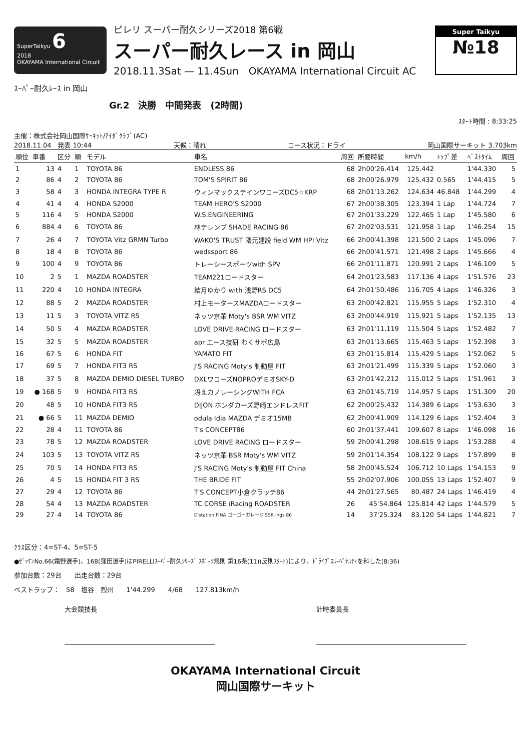SuperTaikyu 6
2018
OKAYAMA International Circuit
ピレリ スーパー耐久シリーズ2018 第6戦
スーパー耐久レース in 岡山
2018.11.3Sat — 11.4Sun　OKAYAMA International Circuit AC
Super Taikyu
№18
ｽｰﾊﾟｰ耐久ﾚｰｽ in 岡山
Gr.2　決勝　中間発表　(2時間)
ｽﾀｰﾄ時間 : 8:33:25
主催：株式会社岡山国際ｻｰｷｯﾄ/ｱｲﾀﾞｸﾗﾌﾞ(AC)
2018.11.04　発表 10:44 天候：晴れ コース状況：ドライ 岡山国際サーキット 3.703km
| 順位 | 車番 | 区分 | 順 | モデル | 車名 | 周回 | 所要時間 | km/h | ﾄｯﾌﾟ差 | ﾍﾞｽﾄﾀｲﾑ | 周回 |
| --- | --- | --- | --- | --- | --- | --- | --- | --- | --- | --- | --- |
| 1 | 13 | 4 | 1 | TOYOTA 86 | ENDLESS 86 | 68 | 2h00'26.414 | 125.442 | | 1'44.330 | 5 |
| 2 | 86 | 4 | 2 | TOYOTA 86 | TOM'S SPIRIT 86 | 68 | 2h00'26.979 | 125.432 | 0.565 | 1'44.415 | 5 |
| 3 | 58 | 4 | 3 | HONDA INTEGRA TYPE R | ウィンマックステインワコーズDC5☆KRP | 68 | 2h01'13.262 | 124.634 | 46.848 | 1'44.299 | 4 |
| 4 | 41 | 4 | 4 | HONDA S2000 | TEAM HERO'S S2000 | 67 | 2h00'38.305 | 123.394 | 1 Lap | 1'44.724 | 7 |
| 5 | 116 | 4 | 5 | HONDA S2000 | W.S.ENGINEERING | 67 | 2h01'33.229 | 122.465 | 1 Lap | 1'45.580 | 6 |
| 6 | 884 | 4 | 6 | TOYOTA 86 | 林テレンプ SHADE RACING 86 | 67 | 2h02'03.531 | 121.958 | 1 Lap | 1'46.254 | 15 |
| 7 | 26 | 4 | 7 | TOYOTA Vitz GRMN Turbo | WAKO'S TRUST 隈元建設 field WM HPI Vitz | 66 | 2h00'41.398 | 121.500 | 2 Laps | 1'45.096 | 7 |
| 8 | 18 | 4 | 8 | TOYOTA 86 | wedssport 86 | 66 | 2h00'41.571 | 121.498 | 2 Laps | 1'45.666 | 4 |
| 9 | 100 | 4 | 9 | TOYOTA 86 | トレーシースポーツwith SPV | 66 | 2h01'11.871 | 120.991 | 2 Laps | 1'46.109 | 5 |
| 10 | 2 | 5 | 1 | MAZDA ROADSTER | TEAM221ロードスター | 64 | 2h01'23.583 | 117.136 | 4 Laps | 1'51.576 | 23 |
| 11 | 220 | 4 | 10 | HONDA INTEGRA | 結月ゆかり with 浅野RS DC5 | 64 | 2h01'50.486 | 116.705 | 4 Laps | 1'46.326 | 3 |
| 12 | 88 | 5 | 2 | MAZDA ROADSTER | 村上モータースMAZDAロードスター | 63 | 2h00'42.821 | 115.955 | 5 Laps | 1'52.310 | 4 |
| 13 | 11 | 5 | 3 | TOYOTA VITZ RS | ネッツ京華 Moty's BSR WM VITZ | 63 | 2h00'44.919 | 115.921 | 5 Laps | 1'52.135 | 13 |
| 14 | 50 | 5 | 4 | MAZDA ROADSTER | LOVE DRIVE RACING ロードスター | 63 | 2h01'11.119 | 115.504 | 5 Laps | 1'52.482 | 7 |
| 15 | 32 | 5 | 5 | MAZDA ROADSTER | apr エース技研 わくサポ広島 | 63 | 2h01'13.665 | 115.463 | 5 Laps | 1'52.398 | 3 |
| 16 | 67 | 5 | 6 | HONDA FIT | YAMATO FIT | 63 | 2h01'15.814 | 115.429 | 5 Laps | 1'52.062 | 5 |
| 17 | 69 | 5 | 7 | HONDA FIT3 RS | J'S RACING Moty's 制動屋 FIT | 63 | 2h01'21.499 | 115.339 | 5 Laps | 1'52.060 | 3 |
| 18 | 37 | 5 | 8 | MAZDA DEMIO DIESEL TURBO | DXLワコーズNOPROデミオSKY-D | 63 | 2h01'42.212 | 115.012 | 5 Laps | 1'51.961 | 3 |
| 19 | ● 168 | 5 | 9 | HONDA FIT3 RS | 冴えカノレーシングWITH FCA | 63 | 2h01'45.719 | 114.957 | 5 Laps | 1'51.309 | 20 |
| 20 | 48 | 5 | 10 | HONDA FIT3 RS | DIJON ホンダカーズ野崎エンドレスFIT | 62 | 2h00'25.432 | 114.389 | 6 Laps | 1'53.630 | 3 |
| 21 | ● 66 | 5 | 11 | MAZDA DEMIO | odula Idia MAZDA デミオ15MB | 62 | 2h00'41.909 | 114.129 | 6 Laps | 1'52.404 | 3 |
| 22 | 28 | 4 | 11 | TOYOTA 86 | T's CONCEPT86 | 60 | 2h01'37.441 | 109.607 | 8 Laps | 1'46.098 | 16 |
| 23 | 78 | 5 | 12 | MAZDA ROADSTER | LOVE DRIVE RACING ロードスター | 59 | 2h00'41.298 | 108.615 | 9 Laps | 1'53.288 | 4 |
| 24 | 103 | 5 | 13 | TOYOTA VITZ RS | ネッツ京華 BSR Moty's WM VITZ | 59 | 2h01'14.354 | 108.122 | 9 Laps | 1'57.899 | 8 |
| 25 | 70 | 5 | 14 | HONDA FIT3 RS | J'S RACING Moty's 制動屋 FIT China | 58 | 2h00'45.524 | 106.712 | 10 Laps | 1'54.153 | 9 |
| 26 | 4 | 5 | 15 | HONDA FIT 3 RS | THE BRIDE FIT | 55 | 2h02'07.906 | 100.055 | 13 Laps | 1'52.407 | 9 |
| 27 | 29 | 4 | 12 | TOYOTA 86 | T'S CONCEPT小倉クラッチ86 | 44 | 2h01'27.565 | 80.487 | 24 Laps | 1'46.419 | 4 |
| 28 | 54 | 4 | 13 | MAZDA ROADSTER | TC CORSE iRacing ROADSTER | 26 | 45'54.864 | 125.814 | 42 Laps | 1'44.579 | 5 |
| 29 | 27 | 4 | 14 | TOYOTA 86 | D'station FINA ゴーゴーガレージ SSR Ings 86 | 14 | 37'25.324 | 83.120 | 54 Laps | 1'44.821 | 7 |
ｸﾗｽ区分：4=ST-4、5=ST-5
●ｾﾞｯｹﾝNo.66(霜野選手)、168(窪田選手)はPIRELLIｽｰﾊﾟｰ耐久ｼﾘｰｽﾞ ｽﾎﾟｰﾂ規則 第16条(11)(反則ｽﾀｰﾄ)により、ﾄﾞﾗｲﾌﾞｽﾙｰﾍﾟﾅﾙﾃｨを科した(8:36)
参加台数：29台　　出走台数：29台
ベストラップ：　58　塩谷　烈州　　1'44.299　　4/68　　127.813km/h
大会競技長 計時委員長
OKAYAMA International Circuit
岡山国際サーキット